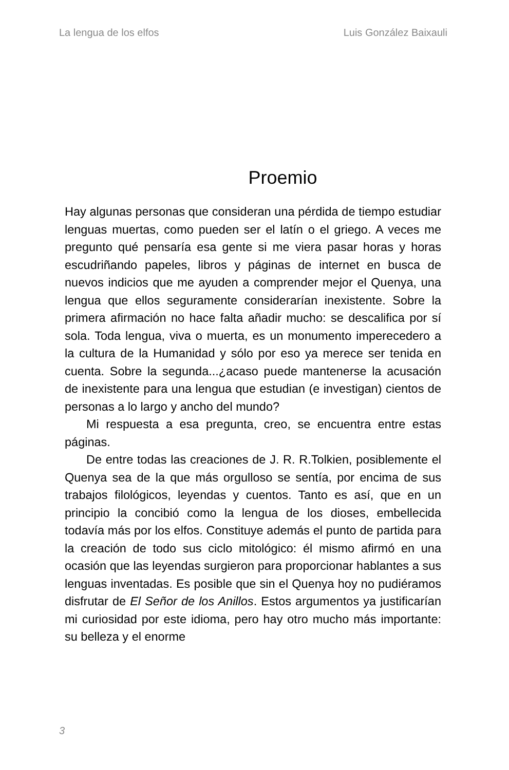La lengua de los elfos Luis González Baixauli
Proemio
Hay algunas personas que consideran una pérdida de tiempo estudiar lenguas muertas, como pueden ser el latín o el griego. A veces me pregunto qué pensaría esa gente si me viera pasar horas y horas escudriñando papeles, libros y páginas de internet en busca de nuevos indicios que me ayuden a comprender mejor el Quenya, una lengua que ellos seguramente considerarían inexistente. Sobre la primera afirmación no hace falta añadir mucho: se descalifica por sí sola. Toda lengua, viva o muerta, es un monumento imperecedero a la cultura de la Humanidad y sólo por eso ya merece ser tenida en cuenta. Sobre la segunda...¿acaso puede mantenerse la acusación de inexistente para una lengua que estudian (e investigan) cientos de personas a lo largo y ancho del mundo?
Mi respuesta a esa pregunta, creo, se encuentra entre estas páginas.
De entre todas las creaciones de J. R. R.Tolkien, posiblemente el Quenya sea de la que más orgulloso se sentía, por encima de sus trabajos filológicos, leyendas y cuentos. Tanto es así, que en un principio la concibió como la lengua de los dioses, embellecida todavía más por los elfos. Constituye además el punto de partida para la creación de todo sus ciclo mitológico: él mismo afirmó en una ocasión que las leyendas surgieron para proporcionar hablantes a sus lenguas inventadas. Es posible que sin el Quenya hoy no pudiéramos disfrutar de El Señor de los Anillos. Estos argumentos ya justificarían mi curiosidad por este idioma, pero hay otro mucho más importante: su belleza y el enorme
3